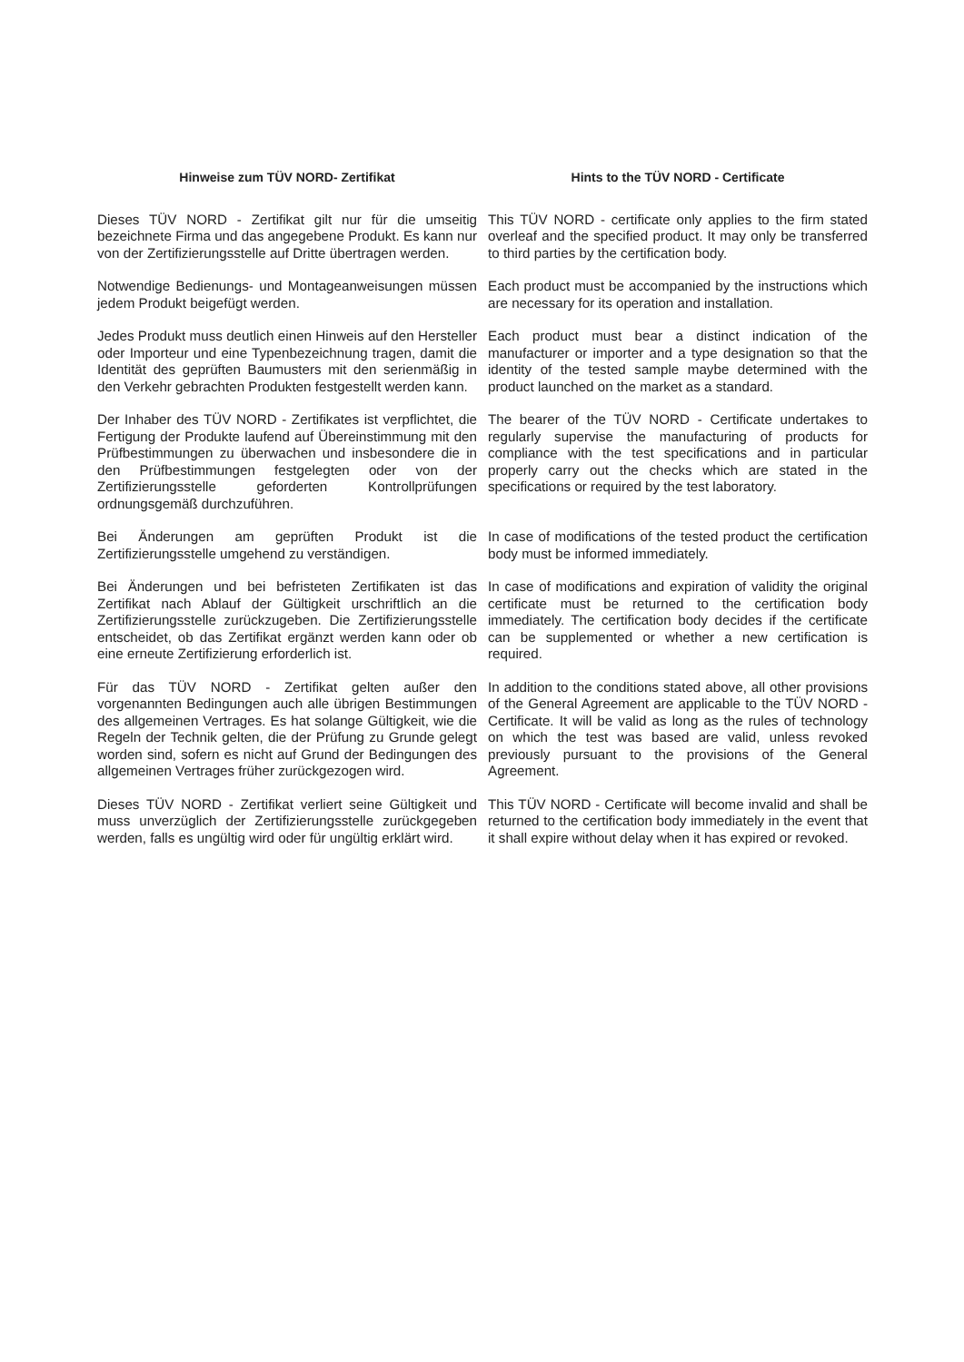Hinweise zum TÜV NORD- Zertifikat Hints to the TÜV NORD - Certificate
Dieses TÜV NORD - Zertifikat gilt nur für die umseitig bezeichnete Firma und das angegebene Produkt. Es kann nur von der Zertifizierungsstelle auf Dritte übertragen werden.
This TÜV NORD - certificate only applies to the firm stated overleaf and the specified product. It may only be transferred to third parties by the certification body.
Notwendige Bedienungs- und Montageanweisungen müssen jedem Produkt beigefügt werden.
Each product must be accompanied by the instructions which are necessary for its operation and installation.
Jedes Produkt muss deutlich einen Hinweis auf den Hersteller oder Importeur und eine Typenbezeichnung tragen, damit die Identität des geprüften Baumusters mit den serienmäßig in den Verkehr gebrachten Produkten festgestellt werden kann.
Each product must bear a distinct indication of the manufacturer or importer and a type designation so that the identity of the tested sample maybe determined with the product launched on the market as a standard.
Der Inhaber des TÜV NORD - Zertifikates ist verpflichtet, die Fertigung der Produkte laufend auf Übereinstimmung mit den Prüfbestimmungen zu überwachen und insbesondere die in den Prüfbestimmungen festgelegten oder von der Zertifizierungsstelle geforderten Kontrollprüfungen ordnungsgemäß durchzuführen.
The bearer of the TÜV NORD - Certificate undertakes to regularly supervise the manufacturing of products for compliance with the test specifications and in particular properly carry out the checks which are stated in the specifications or required by the test laboratory.
Bei Änderungen am geprüften Produkt ist die Zertifizierungsstelle umgehend zu verständigen.
In case of modifications of the tested product the certification body must be informed immediately.
Bei Änderungen und bei befristeten Zertifikaten ist das Zertifikat nach Ablauf der Gültigkeit urschriftlich an die Zertifizierungsstelle zurückzugeben. Die Zertifizierungsstelle entscheidet, ob das Zertifikat ergänzt werden kann oder ob eine erneute Zertifizierung erforderlich ist.
In case of modifications and expiration of validity the original certificate must be returned to the certification body immediately. The certification body decides if the certificate can be supplemented or whether a new certification is required.
Für das TÜV NORD - Zertifikat gelten außer den vorgenannten Bedingungen auch alle übrigen Bestimmungen des allgemeinen Vertrages. Es hat solange Gültigkeit, wie die Regeln der Technik gelten, die der Prüfung zu Grunde gelegt worden sind, sofern es nicht auf Grund der Bedingungen des allgemeinen Vertrages früher zurückgezogen wird.
In addition to the conditions stated above, all other provisions of the General Agreement are applicable to the TÜV NORD - Certificate. It will be valid as long as the rules of technology on which the test was based are valid, unless revoked previously pursuant to the provisions of the General Agreement.
Dieses TÜV NORD - Zertifikat verliert seine Gültigkeit und muss unverzüglich der Zertifizierungsstelle zurückgegeben werden, falls es ungültig wird oder für ungültig erklärt wird.
This TÜV NORD - Certificate will become invalid and shall be returned to the certification body immediately in the event that it shall expire without delay when it has expired or revoked.